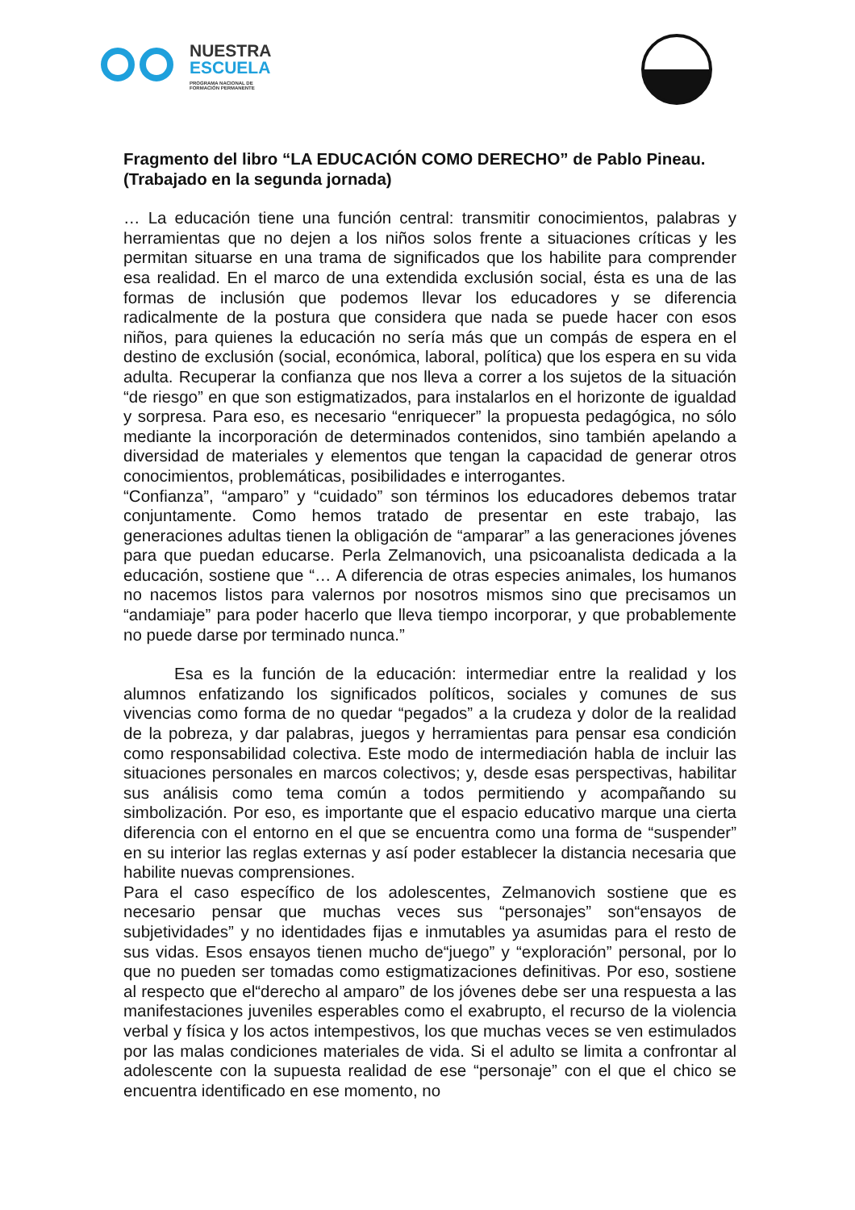NUESTRA
ESCUELA
PROGRAMA NACIONAL DE
FORMACIÓN PERMANENTE
Fragmento del libro “LA EDUCACIÓN COMO DERECHO” de Pablo Pineau.
(Trabajado en la segunda jornada)
… La educación tiene una función central: transmitir conocimientos, palabras y herramientas que no dejen a los niños solos frente a situaciones críticas y les permitan situarse en una trama de significados que los habilite para comprender esa realidad. En el marco de una extendida exclusión social, ésta es una de las formas de inclusión que podemos llevar los educadores y se diferencia radicalmente de la postura que considera que nada se puede hacer con esos niños, para quienes la educación no sería más que un compás de espera en el destino de exclusión (social, económica, laboral, política) que los espera en su vida adulta. Recuperar la confianza que nos lleva a correr a los sujetos de la situación “de riesgo” en que son estigmatizados, para instalarlos en el horizonte de igualdad y sorpresa. Para eso, es necesario “enriquecer” la propuesta pedagógica, no sólo mediante la incorporación de determinados contenidos, sino también apelando a diversidad de materiales y elementos que tengan la capacidad de generar otros conocimientos, problemáticas, posibilidades e interrogantes.
“Confianza”, “amparo” y “cuidado” son términos los educadores debemos tratar conjuntamente. Como hemos tratado de presentar en este trabajo, las generaciones adultas tienen la obligación de “amparar” a las generaciones jóvenes para que puedan educarse. Perla Zelmanovich, una psicoanalista dedicada a la educación, sostiene que “… A diferencia de otras especies animales, los humanos no nacemos listos para valernos por nosotros mismos sino que precisamos un “andamiaje” para poder hacerlo que lleva tiempo incorporar, y que probablemente no puede darse por terminado nunca.”
Esa es la función de la educación: intermediar entre la realidad y los alumnos enfatizando los significados políticos, sociales y comunes de sus vivencias como forma de no quedar “pegados” a la crudeza y dolor de la realidad de la pobreza, y dar palabras, juegos y herramientas para pensar esa condición como responsabilidad colectiva. Este modo de intermediación habla de incluir las situaciones personales en marcos colectivos; y, desde esas perspectivas, habilitar sus análisis como tema común a todos permitiendo y acompañando su simbolización. Por eso, es importante que el espacio educativo marque una cierta diferencia con el entorno en el que se encuentra como una forma de “suspender” en su interior las reglas externas y así poder establecer la distancia necesaria que habilite nuevas comprensiones.
Para el caso específico de los adolescentes, Zelmanovich sostiene que es necesario pensar que muchas veces sus “personajes” son“ensayos de subjetividades” y no identidades fijas e inmutables ya asumidas para el resto de sus vidas. Esos ensayos tienen mucho de“juego” y “exploración” personal, por lo que no pueden ser tomadas como estigmatizaciones definitivas. Por eso, sostiene al respecto que el“derecho al amparo” de los jóvenes debe ser una respuesta a las manifestaciones juveniles esperables como el exabrupto, el recurso de la violencia verbal y física y los actos intempestivos, los que muchas veces se ven estimulados por las malas condiciones materiales de vida. Si el adulto se limita a confrontar al adolescente con la supuesta realidad de ese “personaje” con el que el chico se encuentra identificado en ese momento, no